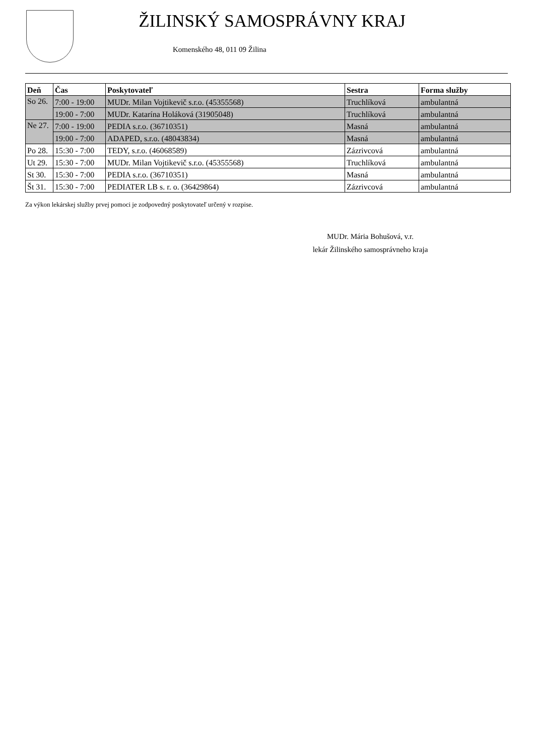ŽILINSKÝ SAMOSPRÁVNY KRAJ
Komenského 48, 011 09 Žilina
| Deň | Čas | Poskytovateľ | Sestra | Forma služby |
| --- | --- | --- | --- | --- |
| So 26. | 7:00 - 19:00 | MUDr. Milan Vojtikevič s.r.o. (45355568) | Truchlíková | ambulantná |
| | 19:00 - 7:00 | MUDr. Katarína Holáková (31905048) | Truchlíková | ambulantná |
| Ne 27. | 7:00 - 19:00 | PEDIA s.r.o. (36710351) | Masná | ambulantná |
| | 19:00 - 7:00 | ADAPED, s.r.o. (48043834) | Masná | ambulantná |
| Po 28. | 15:30 - 7:00 | TEDY, s.r.o. (46068589) | Zázrivcová | ambulantná |
| Ut 29. | 15:30 - 7:00 | MUDr. Milan Vojtikevič s.r.o. (45355568) | Truchlíková | ambulantná |
| St 30. | 15:30 - 7:00 | PEDIA s.r.o. (36710351) | Masná | ambulantná |
| Št 31. | 15:30 - 7:00 | PEDIATER LB s. r. o. (36429864) | Zázrivcová | ambulantná |
Za výkon lekárskej služby prvej pomoci je zodpovedný poskytovateľ určený v rozpise.
MUDr. Mária Bohušová, v.r.
lekár Žilinského samosprávneho kraja